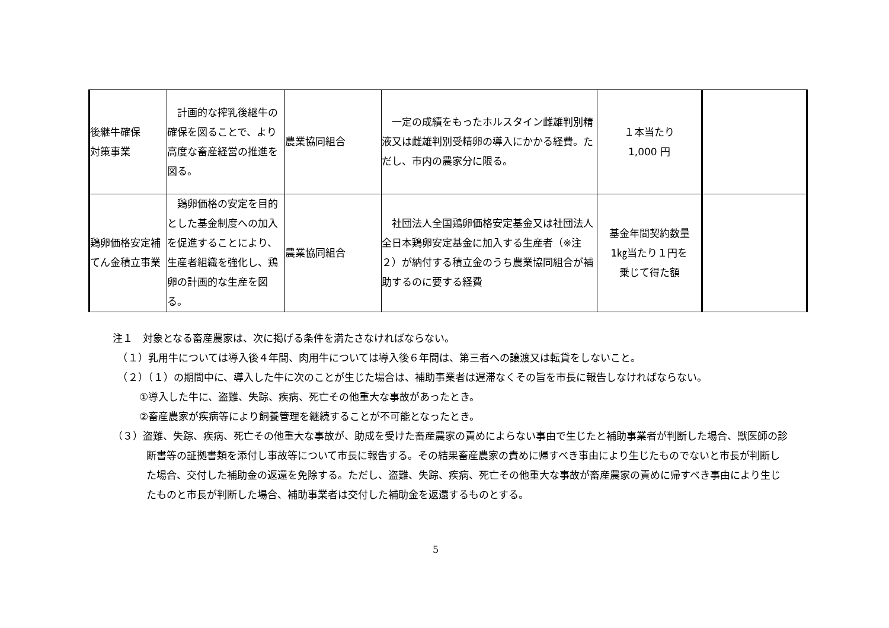| 後継牛確保 対策事業 | 計画的な搾乳後継牛の確保を図ることで、より高度な畜産経営の推進を図る。 | 農業協同組合 | 一定の成績をもったホルスタイン雌雄判別精液又は雌雄判別受精卵の導入にかかる経費。ただし、市内の農家分に限る。 | １本当たり 1,000 円 | |
| 鶏卵価格安定補てん金積立事業 | 鶏卵価格の安定を目的とした基金制度への加入を促進することにより、生産者組織を強化し、鶏卵の計画的な生産を図る。 | 農業協同組合 | 社団法人全国鶏卵価格安定基金又は社団法人全日本鶏卵安定基金に加入する生産者（※注２）が納付する積立金のうち農業協同組合が補助するのに要する経費 | 基金年間契約数量 1㎏当たり１円を 乗じて得た額 | |
注１　対象となる畜産農家は、次に掲げる条件を満たさなければならない。
　（１）乳用牛については導入後４年間、肉用牛については導入後６年間は、第三者への譲渡又は転貸をしないこと。
　（２）（１）の期間中に、導入した牛に次のことが生じた場合は、補助事業者は遅滞なくその旨を市長に報告しなければならない。
①導入した牛に、盗難、失踪、疾病、死亡その他重大な事故があったとき。
②畜産農家が疾病等により飼養管理を継続することが不可能となったとき。
（３）盗難、失踪、疾病、死亡その他重大な事故が、助成を受けた畜産農家の責めによらない事由で生じたと補助事業者が判断した場合、獣医師の診断書等の証拠書類を添付し事故等について市長に報告する。その結果畜産農家の責めに帰すべき事由により生じたものでないと市長が判断した場合、交付した補助金の返還を免除する。ただし、盗難、失踪、疾病、死亡その他重大な事故が畜産農家の責めに帰すべき事由により生じたものと市長が判断した場合、補助事業者は交付した補助金を返還するものとする。
5